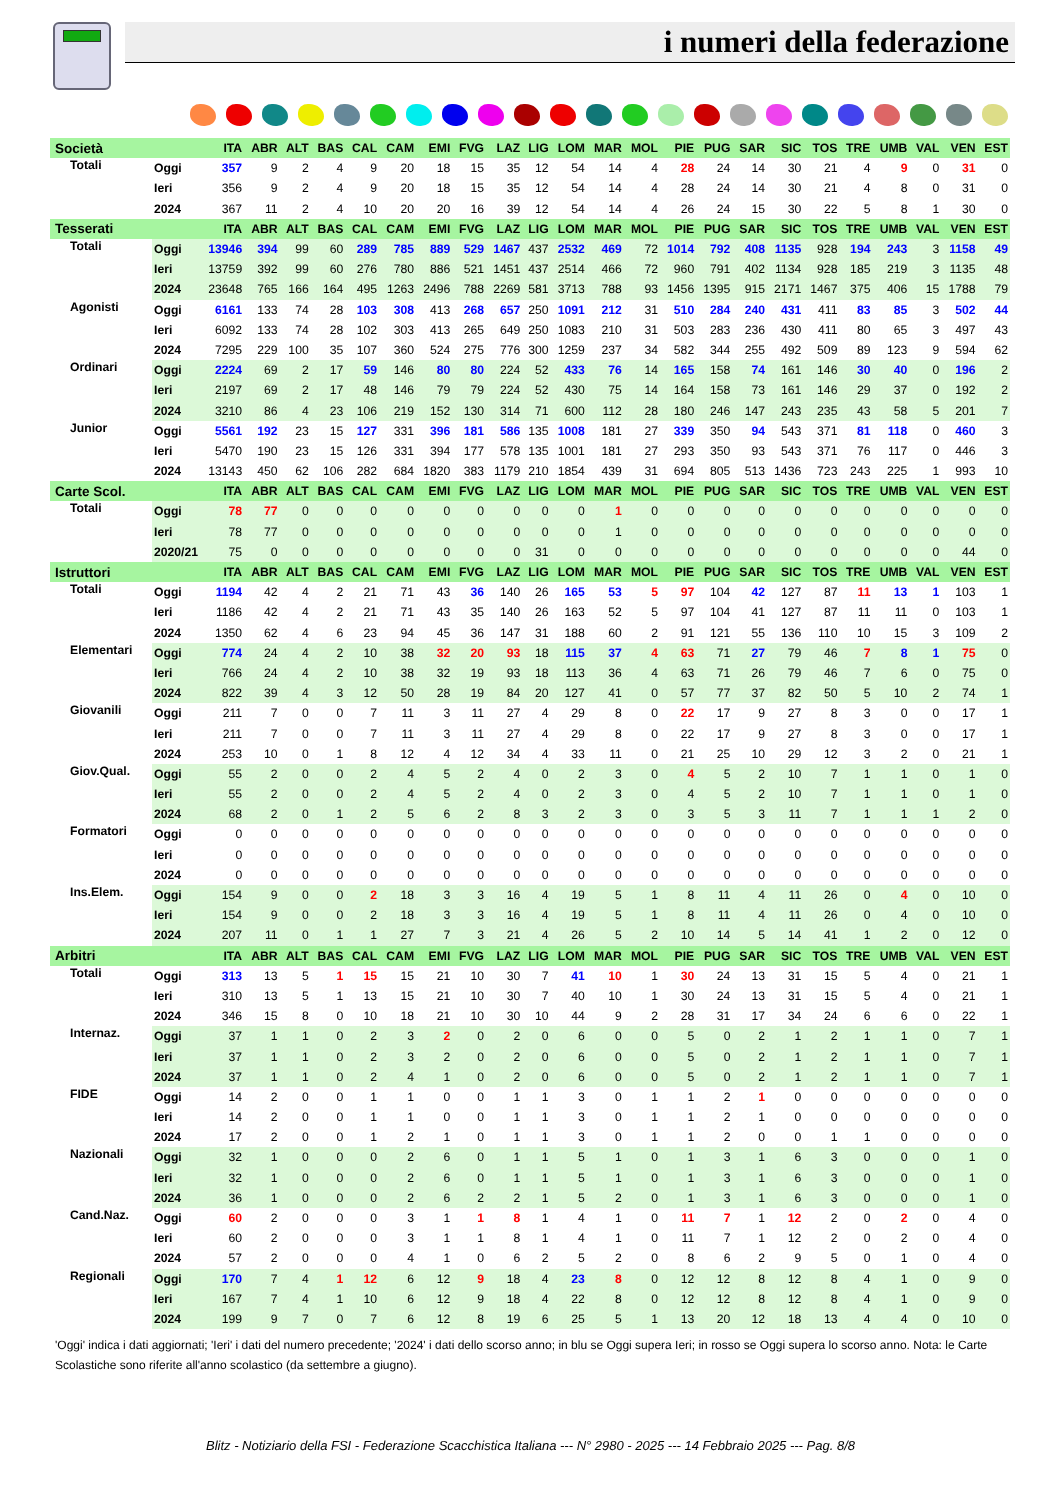i numeri della federazione
| Società | | ITA | ABR | ALT | BAS | CAL | CAM | EMI | FVG | LAZ | LIG | LOM | MAR | MOL | PIE | PUG | SAR | SIC | TOS | TRE | UMB | VAL | VEN | EST |
| --- | --- | --- | --- | --- | --- | --- | --- | --- | --- | --- | --- | --- | --- | --- | --- | --- | --- | --- | --- | --- | --- | --- | --- | --- |
| Totali | Oggi | 357 | 9 | 2 | 4 | 9 | 20 | 18 | 15 | 35 | 12 | 54 | 14 | 4 | 28 | 24 | 14 | 30 | 21 | 4 | 9 | 0 | 31 | 0 |
| | Ieri | 356 | 9 | 2 | 4 | 9 | 20 | 18 | 15 | 35 | 12 | 54 | 14 | 4 | 28 | 24 | 14 | 30 | 21 | 4 | 8 | 0 | 31 | 0 |
| | 2024 | 367 | 11 | 2 | 4 | 10 | 20 | 20 | 16 | 39 | 12 | 54 | 14 | 4 | 26 | 24 | 15 | 30 | 22 | 5 | 8 | 1 | 30 | 0 |
| Tesserati | | ITA | ABR | ALT | BAS | CAL | CAM | EMI | FVG | LAZ | LIG | LOM | MAR | MOL | PIE | PUG | SAR | SIC | TOS | TRE | UMB | VAL | VEN | EST |
| Totali | Oggi | 13946 | 394 | 99 | 60 | 289 | 785 | 889 | 529 | 1467 | 437 | 2532 | 469 | 72 | 1014 | 792 | 408 | 1135 | 928 | 194 | 243 | 3 | 1158 | 49 |
| | Ieri | 13759 | 392 | 99 | 60 | 276 | 780 | 886 | 521 | 1451 | 437 | 2514 | 466 | 72 | 960 | 791 | 402 | 1134 | 928 | 185 | 219 | 3 | 1135 | 48 |
| | 2024 | 23648 | 765 | 166 | 164 | 495 | 1263 | 2496 | 788 | 2269 | 581 | 3713 | 788 | 93 | 1456 | 1395 | 915 | 2171 | 1467 | 375 | 406 | 15 | 1788 | 79 |
| Agonisti | Oggi | 6161 | 133 | 74 | 28 | 103 | 308 | 413 | 268 | 657 | 250 | 1091 | 212 | 31 | 510 | 284 | 240 | 431 | 411 | 83 | 85 | 3 | 502 | 44 |
| | Ieri | 6092 | 133 | 74 | 28 | 102 | 303 | 413 | 265 | 649 | 250 | 1083 | 210 | 31 | 503 | 283 | 236 | 430 | 411 | 80 | 65 | 3 | 497 | 43 |
| | 2024 | 7295 | 229 | 100 | 35 | 107 | 360 | 524 | 275 | 776 | 300 | 1259 | 237 | 34 | 582 | 344 | 255 | 492 | 509 | 89 | 123 | 9 | 594 | 62 |
| Ordinari | Oggi | 2224 | 69 | 2 | 17 | 59 | 146 | 80 | 80 | 224 | 52 | 433 | 76 | 14 | 165 | 158 | 74 | 161 | 146 | 30 | 40 | 0 | 196 | 2 |
| | Ieri | 2197 | 69 | 2 | 17 | 48 | 146 | 79 | 79 | 224 | 52 | 430 | 75 | 14 | 164 | 158 | 73 | 161 | 146 | 29 | 37 | 0 | 192 | 2 |
| | 2024 | 3210 | 86 | 4 | 23 | 106 | 219 | 152 | 130 | 314 | 71 | 600 | 112 | 28 | 180 | 246 | 147 | 243 | 235 | 43 | 58 | 5 | 201 | 7 |
| Junior | Oggi | 5561 | 192 | 23 | 15 | 127 | 331 | 396 | 181 | 586 | 135 | 1008 | 181 | 27 | 339 | 350 | 94 | 543 | 371 | 81 | 118 | 0 | 460 | 3 |
| | Ieri | 5470 | 190 | 23 | 15 | 126 | 331 | 394 | 177 | 578 | 135 | 1001 | 181 | 27 | 293 | 350 | 93 | 543 | 371 | 76 | 117 | 0 | 446 | 3 |
| | 2024 | 13143 | 450 | 62 | 106 | 282 | 684 | 1820 | 383 | 1179 | 210 | 1854 | 439 | 31 | 694 | 805 | 513 | 1436 | 723 | 243 | 225 | 1 | 993 | 10 |
| Carte Scol. | | ITA | ABR | ALT | BAS | CAL | CAM | EMI | FVG | LAZ | LIG | LOM | MAR | MOL | PIE | PUG | SAR | SIC | TOS | TRE | UMB | VAL | VEN | EST |
| Totali | Oggi | 78 | 77 | 0 | 0 | 0 | 0 | 0 | 0 | 0 | 0 | 0 | 1 | 0 | 0 | 0 | 0 | 0 | 0 | 0 | 0 | 0 | 0 | 0 |
| | Ieri | 78 | 77 | 0 | 0 | 0 | 0 | 0 | 0 | 0 | 0 | 0 | 1 | 0 | 0 | 0 | 0 | 0 | 0 | 0 | 0 | 0 | 0 | 0 |
| | 2020/21 | 75 | 0 | 0 | 0 | 0 | 0 | 0 | 0 | 0 | 31 | 0 | 0 | 0 | 0 | 0 | 0 | 0 | 0 | 0 | 0 | 0 | 44 | 0 |
| Istruttori | | ITA | ABR | ALT | BAS | CAL | CAM | EMI | FVG | LAZ | LIG | LOM | MAR | MOL | PIE | PUG | SAR | SIC | TOS | TRE | UMB | VAL | VEN | EST |
| Totali | Oggi | 1194 | 42 | 4 | 2 | 21 | 71 | 43 | 36 | 140 | 26 | 165 | 53 | 5 | 97 | 104 | 42 | 127 | 87 | 11 | 13 | 1 | 103 | 1 |
| | Ieri | 1186 | 42 | 4 | 2 | 21 | 71 | 43 | 35 | 140 | 26 | 163 | 52 | 5 | 97 | 104 | 41 | 127 | 87 | 11 | 11 | 0 | 103 | 1 |
| | 2024 | 1350 | 62 | 4 | 6 | 23 | 94 | 45 | 36 | 147 | 31 | 188 | 60 | 2 | 91 | 121 | 55 | 136 | 110 | 10 | 15 | 3 | 109 | 2 |
| Elementari | Oggi | 774 | 24 | 4 | 2 | 10 | 38 | 32 | 20 | 93 | 18 | 115 | 37 | 4 | 63 | 71 | 27 | 79 | 46 | 7 | 8 | 1 | 75 | 0 |
| | Ieri | 766 | 24 | 4 | 2 | 10 | 38 | 32 | 19 | 93 | 18 | 113 | 36 | 4 | 63 | 71 | 26 | 79 | 46 | 7 | 6 | 0 | 75 | 0 |
| | 2024 | 822 | 39 | 4 | 3 | 12 | 50 | 28 | 19 | 84 | 20 | 127 | 41 | 0 | 57 | 77 | 37 | 82 | 50 | 5 | 10 | 2 | 74 | 1 |
| Giovanili | Oggi | 211 | 7 | 0 | 0 | 7 | 11 | 3 | 11 | 27 | 4 | 29 | 8 | 0 | 22 | 17 | 9 | 27 | 8 | 3 | 0 | 0 | 17 | 1 |
| | Ieri | 211 | 7 | 0 | 0 | 7 | 11 | 3 | 11 | 27 | 4 | 29 | 8 | 0 | 22 | 17 | 9 | 27 | 8 | 3 | 0 | 0 | 17 | 1 |
| | 2024 | 253 | 10 | 0 | 1 | 8 | 12 | 4 | 12 | 34 | 4 | 33 | 11 | 0 | 21 | 25 | 10 | 29 | 12 | 3 | 2 | 0 | 21 | 1 |
| Giov.Qual. | Oggi | 55 | 2 | 0 | 0 | 2 | 4 | 5 | 2 | 4 | 0 | 2 | 3 | 0 | 4 | 5 | 2 | 10 | 7 | 1 | 1 | 0 | 1 | 0 |
| | Ieri | 55 | 2 | 0 | 0 | 2 | 4 | 5 | 2 | 4 | 0 | 2 | 3 | 0 | 4 | 5 | 2 | 10 | 7 | 1 | 1 | 0 | 1 | 0 |
| | 2024 | 68 | 2 | 0 | 1 | 2 | 5 | 6 | 2 | 8 | 3 | 2 | 3 | 0 | 3 | 5 | 3 | 11 | 7 | 1 | 1 | 1 | 2 | 0 |
| Formatori | Oggi | 0 | 0 | 0 | 0 | 0 | 0 | 0 | 0 | 0 | 0 | 0 | 0 | 0 | 0 | 0 | 0 | 0 | 0 | 0 | 0 | 0 | 0 | 0 |
| | Ieri | 0 | 0 | 0 | 0 | 0 | 0 | 0 | 0 | 0 | 0 | 0 | 0 | 0 | 0 | 0 | 0 | 0 | 0 | 0 | 0 | 0 | 0 | 0 |
| | 2024 | 0 | 0 | 0 | 0 | 0 | 0 | 0 | 0 | 0 | 0 | 0 | 0 | 0 | 0 | 0 | 0 | 0 | 0 | 0 | 0 | 0 | 0 | 0 |
| Ins.Elem. | Oggi | 154 | 9 | 0 | 0 | 2 | 18 | 3 | 3 | 16 | 4 | 19 | 5 | 1 | 8 | 11 | 4 | 11 | 26 | 0 | 4 | 0 | 10 | 0 |
| | Ieri | 154 | 9 | 0 | 0 | 2 | 18 | 3 | 3 | 16 | 4 | 19 | 5 | 1 | 8 | 11 | 4 | 11 | 26 | 0 | 4 | 0 | 10 | 0 |
| | 2024 | 207 | 11 | 0 | 1 | 1 | 27 | 7 | 3 | 21 | 4 | 26 | 5 | 2 | 10 | 14 | 5 | 14 | 41 | 1 | 2 | 0 | 12 | 0 |
| Arbitri | | ITA | ABR | ALT | BAS | CAL | CAM | EMI | FVG | LAZ | LIG | LOM | MAR | MOL | PIE | PUG | SAR | SIC | TOS | TRE | UMB | VAL | VEN | EST |
| Totali | Oggi | 313 | 13 | 5 | 1 | 15 | 15 | 21 | 10 | 30 | 7 | 41 | 10 | 1 | 30 | 24 | 13 | 31 | 15 | 5 | 4 | 0 | 21 | 1 |
| | Ieri | 310 | 13 | 5 | 1 | 13 | 15 | 21 | 10 | 30 | 7 | 40 | 10 | 1 | 30 | 24 | 13 | 31 | 15 | 5 | 4 | 0 | 21 | 1 |
| | 2024 | 346 | 15 | 8 | 0 | 10 | 18 | 21 | 10 | 30 | 10 | 44 | 9 | 2 | 28 | 31 | 17 | 34 | 24 | 6 | 6 | 0 | 22 | 1 |
| Internaz. | Oggi | 37 | 1 | 1 | 0 | 2 | 3 | 2 | 0 | 2 | 0 | 6 | 0 | 0 | 5 | 0 | 2 | 1 | 2 | 1 | 1 | 0 | 7 | 1 |
| | Ieri | 37 | 1 | 1 | 0 | 2 | 3 | 2 | 0 | 2 | 0 | 6 | 0 | 0 | 5 | 0 | 2 | 1 | 2 | 1 | 1 | 0 | 7 | 1 |
| | 2024 | 37 | 1 | 1 | 0 | 2 | 4 | 1 | 0 | 2 | 0 | 6 | 0 | 0 | 5 | 0 | 2 | 1 | 2 | 1 | 1 | 0 | 7 | 1 |
| FIDE | Oggi | 14 | 2 | 0 | 0 | 1 | 1 | 0 | 0 | 1 | 1 | 3 | 0 | 1 | 1 | 2 | 1 | 0 | 0 | 0 | 0 | 0 | 0 | 0 |
| | Ieri | 14 | 2 | 0 | 0 | 1 | 1 | 0 | 0 | 1 | 1 | 3 | 0 | 1 | 1 | 2 | 1 | 0 | 0 | 0 | 0 | 0 | 0 | 0 |
| | 2024 | 17 | 2 | 0 | 0 | 1 | 2 | 1 | 0 | 1 | 1 | 3 | 0 | 1 | 1 | 2 | 0 | 0 | 1 | 1 | 0 | 0 | 0 | 0 |
| Nazionali | Oggi | 32 | 1 | 0 | 0 | 0 | 2 | 6 | 0 | 1 | 1 | 5 | 1 | 0 | 1 | 3 | 1 | 6 | 3 | 0 | 0 | 0 | 1 | 0 |
| | Ieri | 32 | 1 | 0 | 0 | 0 | 2 | 6 | 0 | 1 | 1 | 5 | 1 | 0 | 1 | 3 | 1 | 6 | 3 | 0 | 0 | 0 | 1 | 0 |
| | 2024 | 36 | 1 | 0 | 0 | 0 | 2 | 6 | 2 | 2 | 1 | 5 | 2 | 0 | 1 | 3 | 1 | 6 | 3 | 0 | 0 | 0 | 1 | 0 |
| Cand.Naz. | Oggi | 60 | 2 | 0 | 0 | 0 | 3 | 1 | 1 | 8 | 1 | 4 | 1 | 0 | 11 | 7 | 1 | 12 | 2 | 0 | 2 | 0 | 4 | 0 |
| | Ieri | 60 | 2 | 0 | 0 | 0 | 3 | 1 | 1 | 8 | 1 | 4 | 1 | 0 | 11 | 7 | 1 | 12 | 2 | 0 | 2 | 0 | 4 | 0 |
| | 2024 | 57 | 2 | 0 | 0 | 0 | 4 | 1 | 0 | 6 | 2 | 5 | 2 | 0 | 8 | 6 | 2 | 9 | 5 | 0 | 1 | 0 | 4 | 0 |
| Regionali | Oggi | 170 | 7 | 4 | 1 | 12 | 6 | 12 | 9 | 18 | 4 | 23 | 8 | 0 | 12 | 12 | 8 | 12 | 8 | 4 | 1 | 0 | 9 | 0 |
| | Ieri | 167 | 7 | 4 | 1 | 10 | 6 | 12 | 9 | 18 | 4 | 22 | 8 | 0 | 12 | 12 | 8 | 12 | 8 | 4 | 1 | 0 | 9 | 0 |
| | 2024 | 199 | 9 | 7 | 0 | 7 | 6 | 12 | 8 | 19 | 6 | 25 | 5 | 1 | 13 | 20 | 12 | 18 | 13 | 4 | 4 | 0 | 10 | 0 |
'Oggi' indica i dati aggiornati; 'Ieri' i dati del numero precedente; '2024' i dati dello scorso anno; in blu se Oggi supera Ieri; in rosso se Oggi supera lo scorso anno. Nota: le Carte Scolastiche sono riferite all'anno scolastico (da settembre a giugno).
Blitz - Notiziario della FSI - Federazione Scacchistica Italiana --- N° 2980 - 2025 --- 14 Febbraio 2025 --- Pag. 8/8